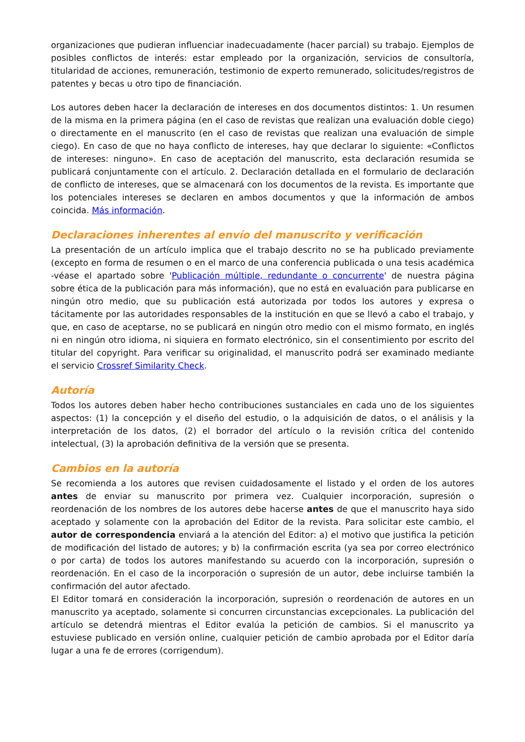organizaciones que pudieran influenciar inadecuadamente (hacer parcial) su trabajo. Ejemplos de posibles conflictos de interés: estar empleado por la organización, servicios de consultoría, titularidad de acciones, remuneración, testimonio de experto remunerado, solicitudes/registros de patentes y becas u otro tipo de financiación.
Los autores deben hacer la declaración de intereses en dos documentos distintos: 1. Un resumen de la misma en la primera página (en el caso de revistas que realizan una evaluación doble ciego) o directamente en el manuscrito (en el caso de revistas que realizan una evaluación de simple ciego). En caso de que no haya conflicto de intereses, hay que declarar lo siguiente: «Conflictos de intereses: ninguno». En caso de aceptación del manuscrito, esta declaración resumida se publicará conjuntamente con el artículo. 2. Declaración detallada en el formulario de declaración de conflicto de intereses, que se almacenará con los documentos de la revista. Es importante que los potenciales intereses se declaren en ambos documentos y que la información de ambos coincida. Más información.
Declaraciones inherentes al envío del manuscrito y verificación
La presentación de un artículo implica que el trabajo descrito no se ha publicado previamente (excepto en forma de resumen o en el marco de una conferencia publicada o una tesis académica -véase el apartado sobre 'Publicación múltiple, redundante o concurrente' de nuestra página sobre ética de la publicación para más información), que no está en evaluación para publicarse en ningún otro medio, que su publicación está autorizada por todos los autores y expresa o tácitamente por las autoridades responsables de la institución en que se llevó a cabo el trabajo, y que, en caso de aceptarse, no se publicará en ningún otro medio con el mismo formato, en inglés ni en ningún otro idioma, ni siquiera en formato electrónico, sin el consentimiento por escrito del titular del copyright. Para verificar su originalidad, el manuscrito podrá ser examinado mediante el servicio Crossref Similarity Check.
Autoría
Todos los autores deben haber hecho contribuciones sustanciales en cada uno de los siguientes aspectos: (1) la concepción y el diseño del estudio, o la adquisición de datos, o el análisis y la interpretación de los datos, (2) el borrador del artículo o la revisión crítica del contenido intelectual, (3) la aprobación definitiva de la versión que se presenta.
Cambios en la autoría
Se recomienda a los autores que revisen cuidadosamente el listado y el orden de los autores antes de enviar su manuscrito por primera vez. Cualquier incorporación, supresión o reordenación de los nombres de los autores debe hacerse antes de que el manuscrito haya sido aceptado y solamente con la aprobación del Editor de la revista. Para solicitar este cambio, el autor de correspondencia enviará a la atención del Editor: a) el motivo que justifica la petición de modificación del listado de autores; y b) la confirmación escrita (ya sea por correo electrónico o por carta) de todos los autores manifestando su acuerdo con la incorporación, supresión o reordenación. En el caso de la incorporación o supresión de un autor, debe incluirse también la confirmación del autor afectado.
El Editor tomará en consideración la incorporación, supresión o reordenación de autores en un manuscrito ya aceptado, solamente si concurren circunstancias excepcionales. La publicación del artículo se detendrá mientras el Editor evalúa la petición de cambios. Si el manuscrito ya estuviese publicado en versión online, cualquier petición de cambio aprobada por el Editor daría lugar a una fe de errores (corrigendum).